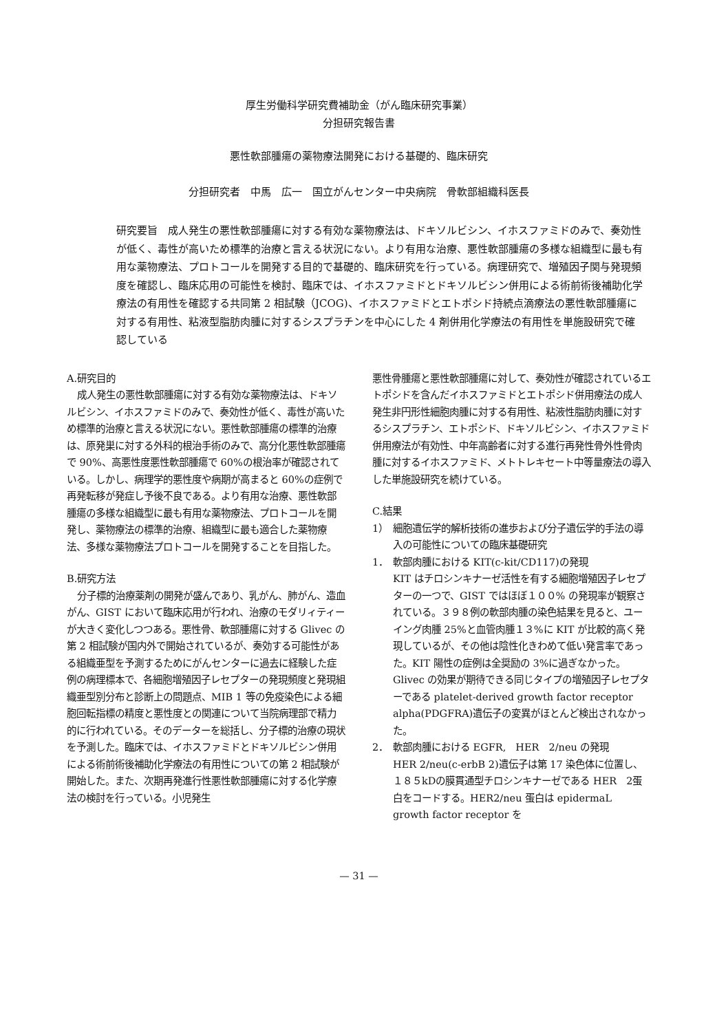厚生労働科学研究費補助金（がん臨床研究事業）
分担研究報告書
悪性軟部腫瘍の薬物療法開発における基礎的、臨床研究
分担研究者　中馬　広一　国立がんセンター中央病院　骨軟部組織科医長
研究要旨　成人発生の悪性軟部腫瘍に対する有効な薬物療法は、ドキソルビシン、イホスファミドのみで、奏効性が低く、毒性が高いため標準的治療と言える状況にない。より有用な治療、悪性軟部腫瘍の多様な組織型に最も有用な薬物療法、プロトコールを開発する目的で基礎的、臨床研究を行っている。病理研究で、増殖因子関与発現頻度を確認し、臨床応用の可能性を検討、臨床では、イホスファミドとドキソルビシン併用による術前術後補助化学療法の有用性を確認する共同第 2 相試験（JCOG)、イホスファミドとエトポシド持続点滴療法の悪性軟部腫瘍に対する有用性、粘液型脂肪肉腫に対するシスプラチンを中心にした 4 剤併用化学療法の有用性を単施設研究で確認している
A.研究目的
成人発生の悪性軟部腫瘍に対する有効な薬物療法は、ドキソルビシン、イホスファミドのみで、奏効性が低く、毒性が高いため標準的治療と言える状況にない。悪性軟部腫瘍の標準的治療は、原発巣に対する外科的根治手術のみで、高分化悪性軟部腫瘍で 90%、高悪性度悪性軟部腫瘍で 60%の根治率が確認されている。しかし、病理学的悪性度や病期が高まると 60%の症例で再発転移が発症し予後不良である。より有用な治療、悪性軟部腫瘍の多様な組織型に最も有用な薬物療法、プロトコールを開発し、薬物療法の標準的治療、組織型に最も適合した薬物療法、多様な薬物療法プロトコールを開発することを目指した。
B.研究方法
分子標的治療薬剤の開発が盛んであり、乳がん、肺がん、造血がん、GIST において臨床応用が行われ、治療のモダリィティーが大きく変化しつつある。悪性骨、軟部腫瘍に対する Glivec の第 2 相試験が国内外で開始されているが、奏効する可能性がある組織亜型を予測するためにがんセンターに過去に経験した症例の病理標本で、各細胞増殖因子レセプターの発現頻度と発現組織亜型別分布と診断上の問題点、MIB 1 等の免疫染色による細胞回転指標の精度と悪性度との関連について当院病理部で精力的に行われている。そのデーターを総括し、分子標的治療の現状を予測した。臨床では、イホスファミドとドキソルビシン併用による術前術後補助化学療法の有用性についての第 2 相試験が開始した。また、次期再発進行性悪性軟部腫瘍に対する化学療法の検討を行っている。小児発生
悪性骨腫瘍と悪性軟部腫瘍に対して、奏効性が確認されているエトポシドを含んだイホスファミドとエトポシド併用療法の成人発生非円形性細胞肉腫に対する有用性、粘液性脂肪肉腫に対するシスプラチン、エトポシド、ドキソルビシン、イホスファミド併用療法が有効性、中年高齢者に対する進行再発性骨外性骨肉腫に対するイホスファミド、メトトレキセート中等量療法の導入した単施設研究を続けている。
C.結果
1） 細胞遺伝学的解析技術の進歩および分子遺伝学的手法の導入の可能性についての臨床基礎研究
1． 軟部肉腫における KIT(c-kit/CD117)の発現
KIT はチロシンキナーゼ活性を有する細胞増殖因子レセプターの一つで、GIST ではほぼ１００% の発現率が観察されている。３９８例の軟部肉腫の染色結果を見ると、ユーイング肉腫 25%と血管肉腫１３%に KIT が比較的高く発現しているが、その他は陰性化きわめて低い発言率であった。KIT 陽性の症例は全奨励の 3%に過ぎなかった。Glivec の効果が期待できる同じタイプの増殖因子レセプターである platelet-derived growth factor receptor alpha(PDGFRA)遺伝子の変異がほとんど検出されなかった。
2． 軟部肉腫における EGFR,　HER　2/neu の発現
HER 2/neu(c-erbB 2)遺伝子は第 17 染色体に位置し、１８５kDの膜貫通型チロシンキナーゼである HER　2蛋白をコードする。HER2/neu 蛋白は epidermaL growth factor receptor を
— 31 —